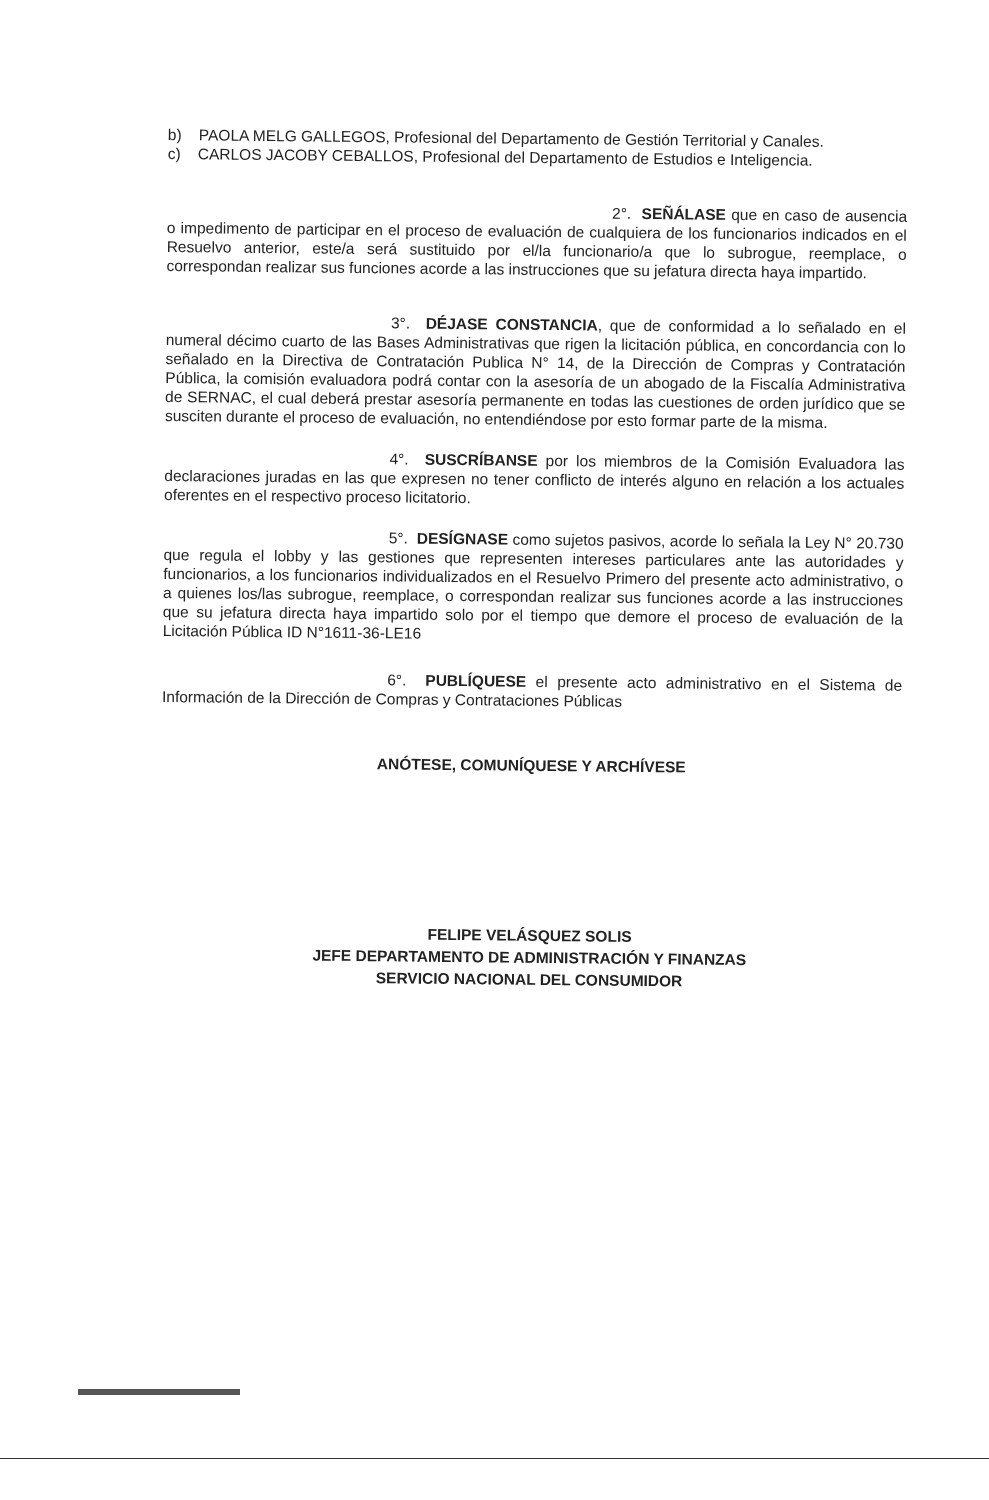b) PAOLA MELG GALLEGOS, Profesional del Departamento de Gestión Territorial y Canales.
c) CARLOS JACOBY CEBALLOS, Profesional del Departamento de Estudios e Inteligencia.
2°. SEÑÁLASE que en caso de ausencia o impedimento de participar en el proceso de evaluación de cualquiera de los funcionarios indicados en el Resuelvo anterior, este/a será sustituido por el/la funcionario/a que lo subrogue, reemplace, o correspondan realizar sus funciones acorde a las instrucciones que su jefatura directa haya impartido.
3°. DÉJASE CONSTANCIA, que de conformidad a lo señalado en el numeral décimo cuarto de las Bases Administrativas que rigen la licitación pública, en concordancia con lo señalado en la Directiva de Contratación Publica N° 14, de la Dirección de Compras y Contratación Pública, la comisión evaluadora podrá contar con la asesoría de un abogado de la Fiscalía Administrativa de SERNAC, el cual deberá prestar asesoría permanente en todas las cuestiones de orden jurídico que se susciten durante el proceso de evaluación, no entendiéndose por esto formar parte de la misma.
4°. SUSCRÍBANSE por los miembros de la Comisión Evaluadora las declaraciones juradas en las que expresen no tener conflicto de interés alguno en relación a los actuales oferentes en el respectivo proceso licitatorio.
5°. DESÍGNASE como sujetos pasivos, acorde lo señala la Ley N° 20.730 que regula el lobby y las gestiones que representen intereses particulares ante las autoridades y funcionarios, a los funcionarios individualizados en el Resuelvo Primero del presente acto administrativo, o a quienes los/las subrogue, reemplace, o correspondan realizar sus funciones acorde a las instrucciones que su jefatura directa haya impartido solo por el tiempo que demore el proceso de evaluación de la Licitación Pública ID N°1611-36-LE16
6°. PUBLÍQUESE el presente acto administrativo en el Sistema de Información de la Dirección de Compras y Contrataciones Públicas
ANÓTESE, COMUNÍQUESE Y ARCHÍVESE
FELIPE VELÁSQUEZ SOLIS
JEFE DEPARTAMENTO DE ADMINISTRACIÓN Y FINANZAS
SERVICIO NACIONAL DEL CONSUMIDOR